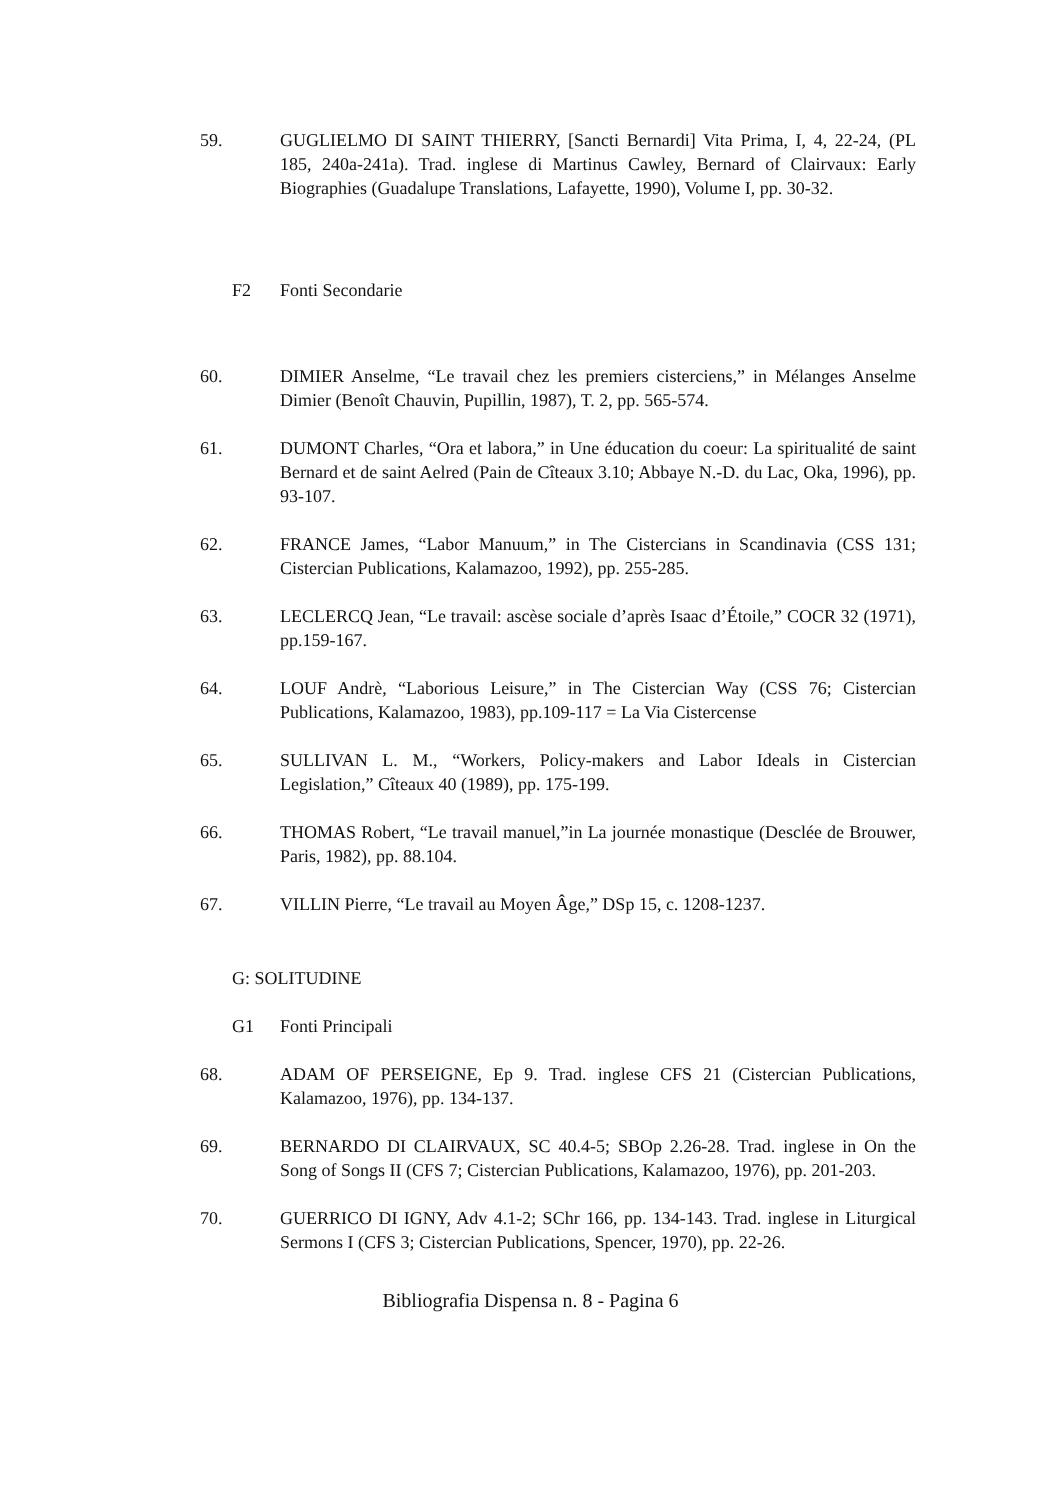59. GUGLIELMO DI SAINT THIERRY, [Sancti Bernardi] Vita Prima, I, 4, 22-24, (PL 185, 240a-241a). Trad. inglese di Martinus Cawley, Bernard of Clairvaux: Early Biographies (Guadalupe Translations, Lafayette, 1990), Volume I, pp. 30-32.
F2 Fonti Secondarie
60. DIMIER Anselme, “Le travail chez les premiers cisterciens,” in Mélanges Anselme Dimier (Benoît Chauvin, Pupillin, 1987), T. 2, pp. 565-574.
61. DUMONT Charles, “Ora et labora,” in Une éducation du coeur: La spiritualité de saint Bernard et de saint Aelred (Pain de Cîteaux 3.10; Abbaye N.-D. du Lac, Oka, 1996), pp. 93-107.
62. FRANCE James, “Labor Manuum,” in The Cistercians in Scandinavia (CSS 131; Cistercian Publications, Kalamazoo, 1992), pp. 255-285.
63. LECLERCQ Jean, “Le travail: ascèse sociale d’après Isaac d’Étoile,” COCR 32 (1971), pp.159-167.
64. LOUF Andrè, “Laborious Leisure,” in The Cistercian Way (CSS 76; Cistercian Publications, Kalamazoo, 1983), pp.109-117 = La Via Cistercense
65. SULLIVAN L. M., “Workers, Policy-makers and Labor Ideals in Cistercian Legislation,” Cîteaux 40 (1989), pp. 175-199.
66. THOMAS Robert, “Le travail manuel,”in La journée monastique (Desclée de Brouwer, Paris, 1982), pp. 88.104.
67. VILLIN Pierre, “Le travail au Moyen Âge,” DSp 15, c. 1208-1237.
G: SOLITUDINE
G1 Fonti Principali
68. ADAM OF PERSEIGNE, Ep 9. Trad. inglese CFS 21 (Cistercian Publications, Kalamazoo, 1976), pp. 134-137.
69. BERNARDO DI CLAIRVAUX, SC 40.4-5; SBOp 2.26-28. Trad. inglese in On the Song of Songs II (CFS 7; Cistercian Publications, Kalamazoo, 1976), pp. 201-203.
70. GUERRICO DI IGNY, Adv 4.1-2; SChr 166, pp. 134-143. Trad. inglese in Liturgical Sermons I (CFS 3; Cistercian Publications, Spencer, 1970), pp. 22-26.
Bibliografia Dispensa n. 8 - Pagina 6